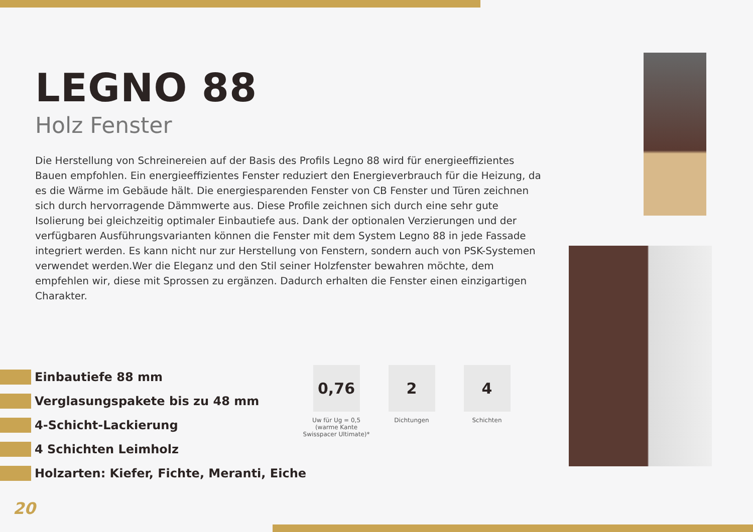LEGNO 88
Holz Fenster
Die Herstellung von Schreinereien auf der Basis des Profils Legno 88 wird für energieeffizientes Bauen empfohlen. Ein energieeffizientes Fenster reduziert den Energieverbrauch für die Heizung, da es die Wärme im Gebäude hält. Die energiesparenden Fenster von CB Fenster und Türen zeichnen sich durch hervorragende Dämmwerte aus. Diese Profile zeichnen sich durch eine sehr gute Isolierung bei gleichzeitig optimaler Einbautiefe aus. Dank der optionalen Verzierungen und der verfügbaren Ausführungsvarianten können die Fenster mit dem System Legno 88 in jede Fassade integriert werden. Es kann nicht nur zur Herstellung von Fenstern, sondern auch von PSK-Systemen verwendet werden.Wer die Eleganz und den Stil seiner Holzfenster bewahren möchte, dem empfehlen wir, diese mit Sprossen zu ergänzen. Dadurch erhalten die Fenster einen einzigartigen Charakter.
Einbautiefe 88 mm
Verglasungspakete bis zu 48 mm
4-Schicht-Lackierung
4 Schichten Leimholz
Holzarten: Kiefer, Fichte, Meranti, Eiche
0,76
Uw für Ug = 0,5
(warme Kante Swisspacer Ultimate)*
2
Dichtungen
4
Schichten
20